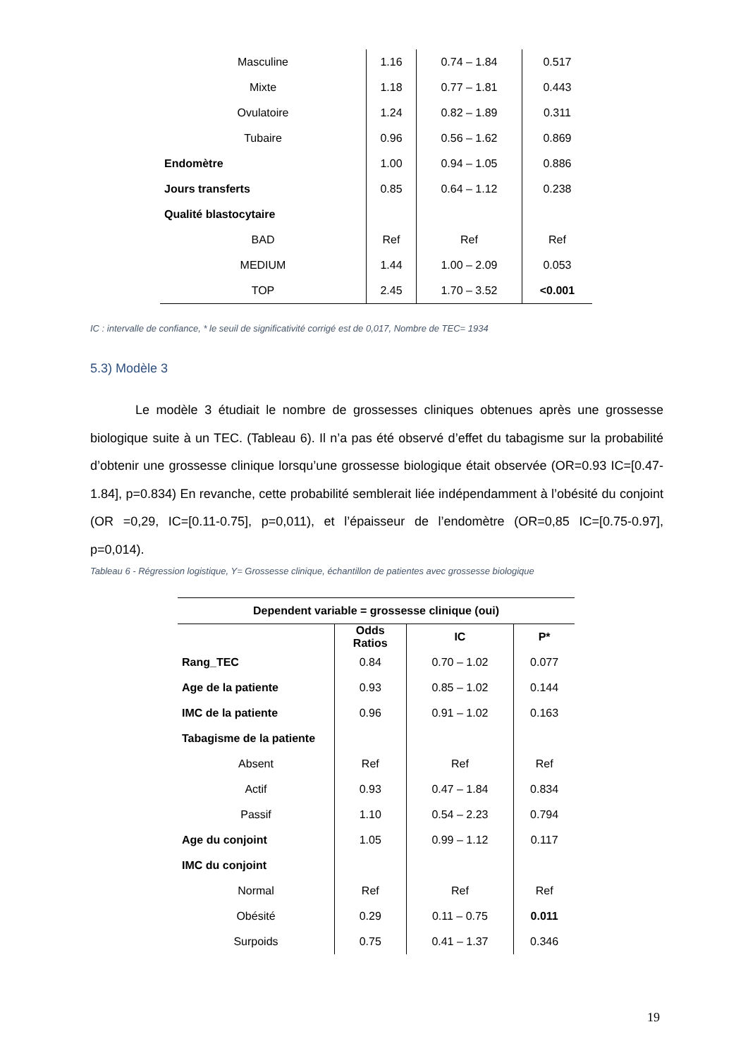| Masculine | 1.16 | 0.74 – 1.84 | 0.517 |
| Mixte | 1.18 | 0.77 – 1.81 | 0.443 |
| Ovulatoire | 1.24 | 0.82 – 1.89 | 0.311 |
| Tubaire | 0.96 | 0.56 – 1.62 | 0.869 |
| Endomètre | 1.00 | 0.94 – 1.05 | 0.886 |
| Jours transferts | 0.85 | 0.64 – 1.12 | 0.238 |
| Qualité blastocytaire | | | |
| BAD | Ref | Ref | Ref |
| MEDIUM | 1.44 | 1.00 – 2.09 | 0.053 |
| TOP | 2.45 | 1.70 – 3.52 | <0.001 |
IC : intervalle de confiance, * le seuil de significativité corrigé est de 0,017, Nombre de TEC= 1934
5.3) Modèle 3
Le modèle 3 étudiait le nombre de grossesses cliniques obtenues après une grossesse biologique suite à un TEC. (Tableau 6). Il n’a pas été observé d’effet du tabagisme sur la probabilité d’obtenir une grossesse clinique lorsqu’une grossesse biologique était observée (OR=0.93 IC=[0.47-1.84], p=0.834) En revanche, cette probabilité semblerait liée indépendamment à l’obésité du conjoint (OR =0,29, IC=[0.11-0.75], p=0,011), et l’épaisseur de l’endomètre (OR=0,85 IC=[0.75-0.97], p=0,014).
Tableau 6 - Régression logistique, Y= Grossesse clinique, échantillon de patientes avec grossesse biologique
| Dependent variable = grossesse clinique (oui) | | | |
| --- | --- | --- | --- |
| | Odds Ratios | IC | P* |
| Rang_TEC | 0.84 | 0.70 – 1.02 | 0.077 |
| Age de la patiente | 0.93 | 0.85 – 1.02 | 0.144 |
| IMC de la patiente | 0.96 | 0.91 – 1.02 | 0.163 |
| Tabagisme de la patiente | | | |
| Absent | Ref | Ref | Ref |
| Actif | 0.93 | 0.47 – 1.84 | 0.834 |
| Passif | 1.10 | 0.54 – 2.23 | 0.794 |
| Age du conjoint | 1.05 | 0.99 – 1.12 | 0.117 |
| IMC du conjoint | | | |
| Normal | Ref | Ref | Ref |
| Obésité | 0.29 | 0.11 – 0.75 | 0.011 |
| Surpoids | 0.75 | 0.41 – 1.37 | 0.346 |
19